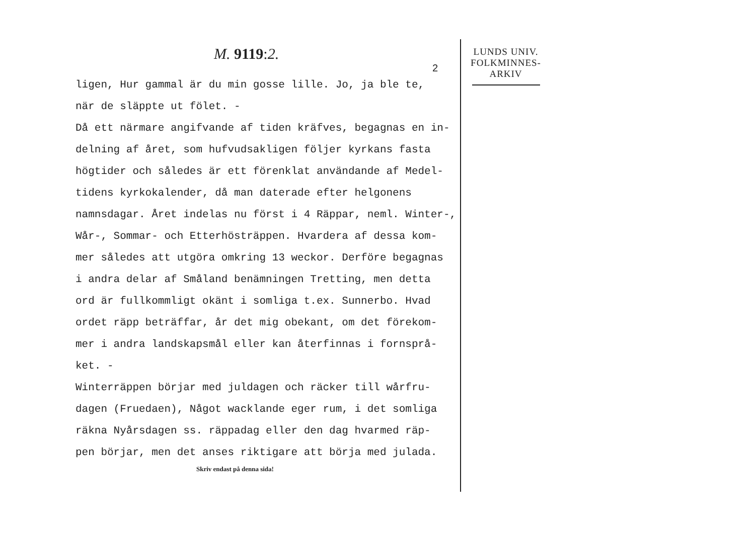M. 9119:2.
2
ligen, Hur gammal är du min gosse lille. Jo, ja ble te,
när de släppte ut fölet. -
Då ett närmare angifvande af tiden kräfves, begagnas en in-
delning af året, som hufvudsakligen följer kyrkans fasta
högtider och således är ett förenklat användande af Medel-
tidens kyrkokalender, då man daterade efter helgonens
namnsdagar. Året indelas nu först i 4 Räppar, neml. Winter-,
Wår-, Sommar- och Etterhösträppen. Hvardera af dessa kom-
mer således att utgöra omkring 13 weckor. Derföre begagnas
i andra delar af Småland benämningen Tretting, men detta
ord är fullkommligt okänt i somliga t.ex. Sunnerbo. Hvad
ordet räpp beträffar, år det mig obekant, om det förekom-
mer i andra landskapsmål eller kan återfinnas i fornsprå-
ket. -
Winterräppen börjar med juldagen och räcker till wårfru-
dagen (Fruedaen), Något wacklande eger rum, i det somliga
räkna Nyårsdagen ss. räppadag eller den dag hvarmed räp-
pen börjar, men det anses riktigare att börja med julada.
Skriv endast på denna sida!
LUNDS UNIV.
FOLKMINNES-
ARKIV